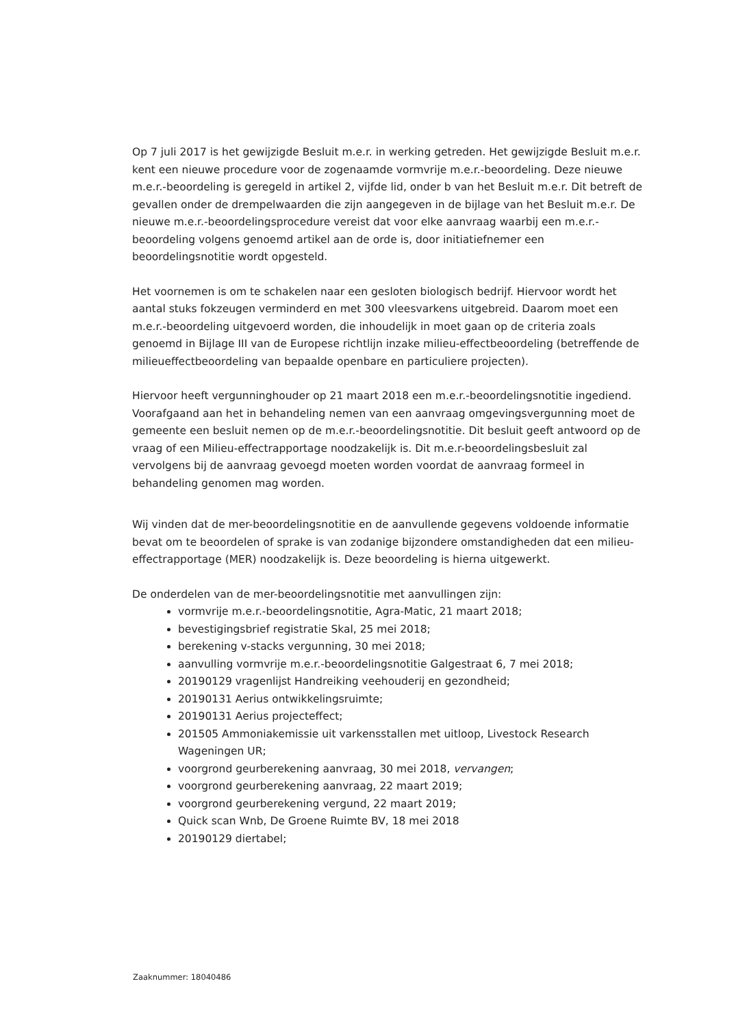Op 7 juli 2017 is het gewijzigde Besluit m.e.r. in werking getreden. Het gewijzigde Besluit m.e.r. kent een nieuwe procedure voor de zogenaamde vormvrije m.e.r.-beoordeling. Deze nieuwe m.e.r.-beoordeling is geregeld in artikel 2, vijfde lid, onder b van het Besluit m.e.r. Dit betreft de gevallen onder de drempelwaarden die zijn aangegeven in de bijlage van het Besluit m.e.r. De nieuwe m.e.r.-beoordelingsprocedure vereist dat voor elke aanvraag waarbij een m.e.r.-beoordeling volgens genoemd artikel aan de orde is, door initiatiefnemer een beoordelingsnotitie wordt opgesteld.
Het voornemen is om te schakelen naar een gesloten biologisch bedrijf. Hiervoor wordt het aantal stuks fokzeugen verminderd en met 300 vleesvarkens uitgebreid. Daarom moet een m.e.r.-beoordeling uitgevoerd worden, die inhoudelijk in moet gaan op de criteria zoals genoemd in Bijlage III van de Europese richtlijn inzake milieu-effectbeoordeling (betreffende de milieueffectbeoordeling van bepaalde openbare en particuliere projecten).
Hiervoor heeft vergunninghouder op 21 maart 2018 een m.e.r.-beoordelingsnotitie ingediend. Voorafgaand aan het in behandeling nemen van een aanvraag omgevingsvergunning moet de gemeente een besluit nemen op de m.e.r.-beoordelingsnotitie. Dit besluit geeft antwoord op de vraag of een Milieu-effectrapportage noodzakelijk is. Dit m.e.r-beoordelingsbesluit zal vervolgens bij de aanvraag gevoegd moeten worden voordat de aanvraag formeel in behandeling genomen mag worden.
Wij vinden dat de mer-beoordelingsnotitie en de aanvullende gegevens voldoende informatie bevat om te beoordelen of sprake is van zodanige bijzondere omstandigheden dat een milieu-effectrapportage (MER) noodzakelijk is. Deze beoordeling is hierna uitgewerkt.
De onderdelen van de mer-beoordelingsnotitie met aanvullingen zijn:
vormvrije m.e.r.-beoordelingsnotitie, Agra-Matic, 21 maart 2018;
bevestigingsbrief registratie Skal, 25 mei 2018;
berekening v-stacks vergunning, 30 mei 2018;
aanvulling vormvrije m.e.r.-beoordelingsnotitie Galgestraat 6, 7 mei 2018;
20190129 vragenlijst Handreiking veehouderij en gezondheid;
20190131 Aerius ontwikkelingsruimte;
20190131 Aerius projecteffect;
201505 Ammoniakemissie uit varkensstallen met uitloop, Livestock Research Wageningen UR;
voorgrond geurberekening aanvraag, 30 mei 2018, vervangen;
voorgrond geurberekening aanvraag, 22 maart 2019;
voorgrond geurberekening vergund, 22 maart 2019;
Quick scan Wnb, De Groene Ruimte BV, 18 mei 2018
20190129 diertabel;
Zaaknummer: 18040486